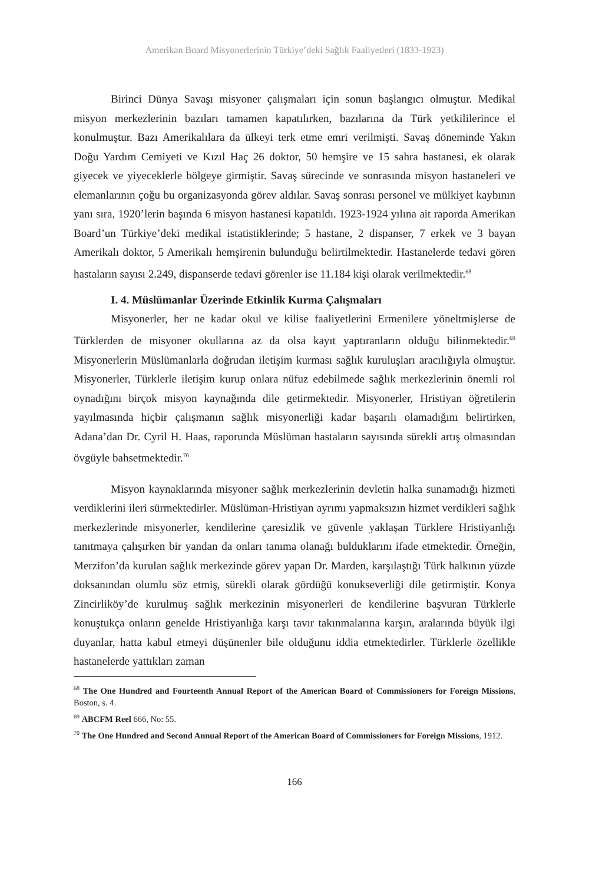Amerikan Board Misyonerlerinin Türkiye’deki Sağlık Faaliyetleri (1833-1923)
Birinci Dünya Savaşı misyoner çalışmaları için sonun başlangıcı olmuştur. Medikal misyon merkezlerinin bazıları tamamen kapatılırken, bazılarına da Türk yetkililerince el konulmuştur. Bazı Amerikalılara da ülkeyi terk etme emri verilmişti. Savaş döneminde Yakın Doğu Yardım Cemiyeti ve Kızıl Haç 26 doktor, 50 hemşire ve 15 sahra hastanesi, ek olarak giyecek ve yiyeceklerle bölgeye girmiştir. Savaş sürecinde ve sonrasında misyon hastaneleri ve elemanlarının çoğu bu organizasyonda görev aldılar. Savaş sonrası personel ve mülkiyet kaybının yanı sıra, 1920’lerin başında 6 misyon hastanesi kapatıldı. 1923-1924 yılına ait raporda Amerikan Board’un Türkiye’deki medikal istatistiklerinde; 5 hastane, 2 dispanser, 7 erkek ve 3 bayan Amerikalı doktor, 5 Amerikalı hemşirenin bulunduğu belirtilmektedir. Hastanelerde tedavi gören hastaların sayısı 2.249, dispanserde tedavi görenler ise 11.184 kişi olarak verilmektedir.<sup>68</sup>
I. 4. Müslümanlar Üzerinde Etkinlik Kurma Çalışmaları
Misyonerler, her ne kadar okul ve kilise faaliyetlerini Ermenilere yöneltmişlerse de Türklerden de misyoner okullarına az da olsa kayıt yaptıranların olduğu bilinmektedir.<sup>69</sup> Misyonerlerin Müslümanlarla doğrudan iletişim kurması sağlık kuruluşları aracılığıyla olmuştur. Misyonerler, Türklerle iletişim kurup onlara nüfuz edebilmede sağlık merkezlerinin önemli rol oynadığını birçok misyon kaynağında dile getirmektedir. Misyonerler, Hristiyan öğretilerin yayılmasında hiçbir çalışmanın sağlık misyonerliği kadar başarılı olamadığını belirtirken, Adana’dan Dr. Cyril H. Haas, raporunda Müslüman hastaların sayısında sürekli artış olmasından övgüyle bahsetmektedir.<sup>70</sup>
Misyon kaynaklarında misyoner sağlık merkezlerinin devletin halka sunamadığı hizmeti verdiklerini ileri sürmektedirler. Müslüman-Hristiyan ayrımı yapmaksızın hizmet verdikleri sağlık merkezlerinde misyonerler, kendilerine çaresizlik ve güvenle yaklaşan Türklere Hristiyanlığı tanıtmaya çalışırken bir yandan da onları tanıma olanağı bulduklarını ifade etmektedir. Örneğin, Merzifon’da kurulan sağlık merkezinde görev yapan Dr. Marden, karşılaştığı Türk halkının yüzde doksanından olumlu söz etmiş, sürekli olarak gördüğü konukseverliği dile getirmiştir. Konya Zincirliköy’de kurulmuş sağlık merkezinin misyonerleri de kendilerine başvuran Türklerle konuştukça onların genelde Hristiyanlığa karşı tavır takınmalarına karşın, aralarında büyük ilgi duyanlar, hatta kabul etmeyi düşünenler bile olduğunu iddia etmektedirler. Türklerle özellikle hastanelerde yattıkları zaman
<sup>68</sup> The One Hundred and Fourteenth Annual Report of the American Board of Commissioners for Foreign Missions, Boston, s. 4.
<sup>69</sup> ABCFM Reel 666, No: 55.
<sup>70</sup> The One Hundred and Second Annual Report of the American Board of Commissioners for Foreign Missions, 1912.
166